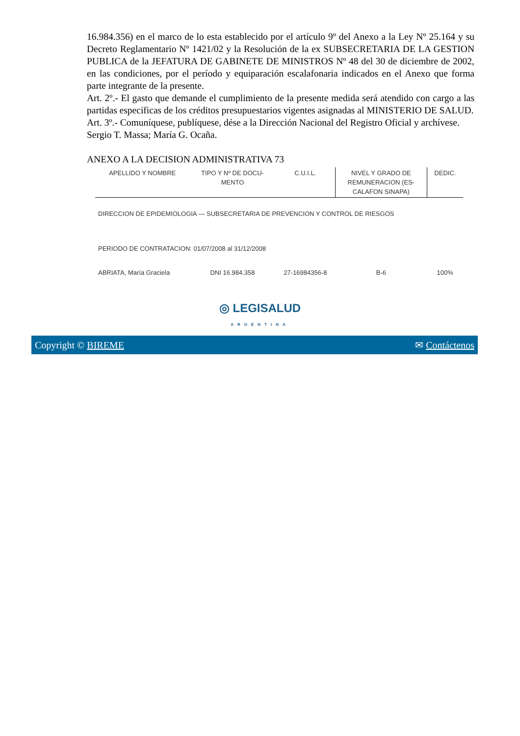16.984.356) en el marco de lo esta establecido por el artículo 9º del Anexo a la Ley Nº 25.164 y su Decreto Reglamentario Nº 1421/02 y la Resolución de la ex SUBSECRETARIA DE LA GESTION PUBLICA de la JEFATURA DE GABINETE DE MINISTROS Nº 48 del 30 de diciembre de 2002, en las condiciones, por el período y equiparación escalafonaria indicados en el Anexo que forma parte integrante de la presente.
Art. 2º.- El gasto que demande el cumplimiento de la presente medida será atendido con cargo a las partidas específicas de los créditos presupuestarios vigentes asignadas al MINISTERIO DE SALUD.
Art. 3º.- Comuníquese, publíquese, dése a la Dirección Nacional del Registro Oficial y archívese.
Sergio T. Massa; María G. Ocaña.
ANEXO A LA DECISION ADMINISTRATIVA 73
| APELLIDO Y NOMBRE | TIPO Y Nº DE DOCU- MENTO | C.U.I.L. | NIVEL Y GRADO DE REMUNERACION (ES- CALAFON SINAPA) | DEDIC. |
| --- | --- | --- | --- | --- |
| DIRECCION DE EPIDEMIOLOGIA — SUBSECRETARIA DE PREVENCION Y CONTROL DE RIESGOS | | | | |
| PERIODO DE CONTRATACION: 01/07/2008 al 31/12/2008 | | | | |
| ABRIATA, María Graciela | DNI 16.984.358 | 27-16984356-8 | B-6 | 100% |
◎ LEGISALUD
ARGENTINA
Copyright © BIREME ✉ Contáctenos